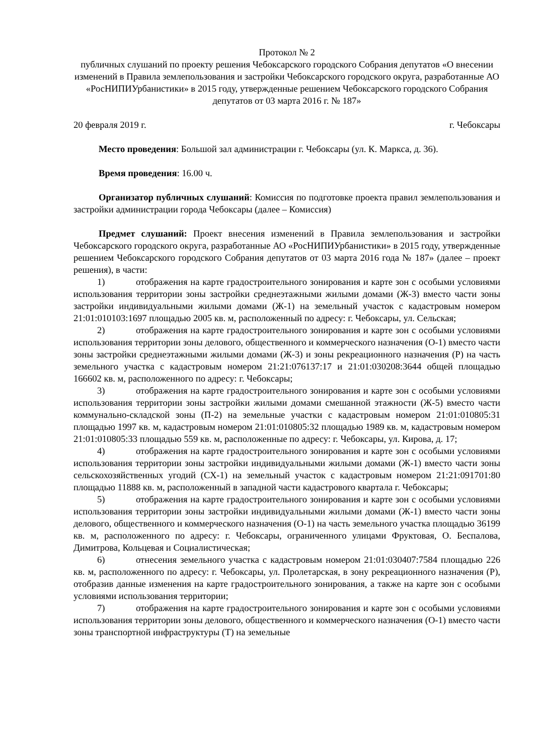Протокол № 2
публичных слушаний по проекту решения Чебоксарского городского Собрания депутатов «О внесении изменений в Правила землепользования и застройки Чебоксарского городского округа, разработанные АО «РосНИПИУрбанистики» в 2015 году, утвержденные решением Чебоксарского городского Собрания депутатов от 03 марта 2016 г. № 187»
20 февраля 2019 г. г. Чебоксары
Место проведения: Большой зал администрации г. Чебоксары (ул. К. Маркса, д. 36).
Время проведения: 16.00 ч.
Организатор публичных слушаний: Комиссия по подготовке проекта правил землепользования и застройки администрации города Чебоксары (далее – Комиссия)
Предмет слушаний: Проект внесения изменений в Правила землепользования и застройки Чебоксарского городского округа, разработанные АО «РосНИПИУрбанистики» в 2015 году, утвержденные решением Чебоксарского городского Собрания депутатов от 03 марта 2016 года № 187» (далее – проект решения), в части:
1) отображения на карте градостроительного зонирования и карте зон с особыми условиями использования территории зоны застройки среднеэтажными жилыми домами (Ж-3) вместо части зоны застройки индивидуальными жилыми домами (Ж-1) на земельный участок с кадастровым номером 21:01:010103:1697 площадью 2005 кв. м, расположенный по адресу: г. Чебоксары, ул. Сельская;
2) отображения на карте градостроительного зонирования и карте зон с особыми условиями использования территории зоны делового, общественного и коммерческого назначения (О-1) вместо части зоны застройки среднеэтажными жилыми домами (Ж-3) и зоны рекреационного назначения (Р) на часть земельного участка с кадастровым номером 21:21:076137:17 и 21:01:030208:3644 общей площадью 166602 кв. м, расположенного по адресу: г. Чебоксары;
3) отображения на карте градостроительного зонирования и карте зон с особыми условиями использования территории зоны застройки жилыми домами смешанной этажности (Ж-5) вместо части коммунально-складской зоны (П-2) на земельные участки с кадастровым номером 21:01:010805:31 площадью 1997 кв. м, кадастровым номером 21:01:010805:32 площадью 1989 кв. м, кадастровым номером 21:01:010805:33 площадью 559 кв. м, расположенные по адресу: г. Чебоксары, ул. Кирова, д. 17;
4) отображения на карте градостроительного зонирования и карте зон с особыми условиями использования территории зоны застройки индивидуальными жилыми домами (Ж-1) вместо части зоны сельскохозяйственных угодий (СХ-1) на земельный участок с кадастровым номером 21:21:091701:80 площадью 11888 кв. м, расположенный в западной части кадастрового квартала г. Чебоксары;
5) отображения на карте градостроительного зонирования и карте зон с особыми условиями использования территории зоны застройки индивидуальными жилыми домами (Ж-1) вместо части зоны делового, общественного и коммерческого назначения (О-1) на часть земельного участка площадью 36199 кв. м, расположенного по адресу: г. Чебоксары, ограниченного улицами Фруктовая, О. Беспалова, Димитрова, Кольцевая и Социалистическая;
6) отнесения земельного участка с кадастровым номером 21:01:030407:7584 площадью 226 кв. м, расположенного по адресу: г. Чебоксары, ул. Пролетарская, в зону рекреационного назначения (Р), отобразив данные изменения на карте градостроительного зонирования, а также на карте зон с особыми условиями использования территории;
7) отображения на карте градостроительного зонирования и карте зон с особыми условиями использования территории зоны делового, общественного и коммерческого назначения (О-1) вместо части зоны транспортной инфраструктуры (Т) на земельные